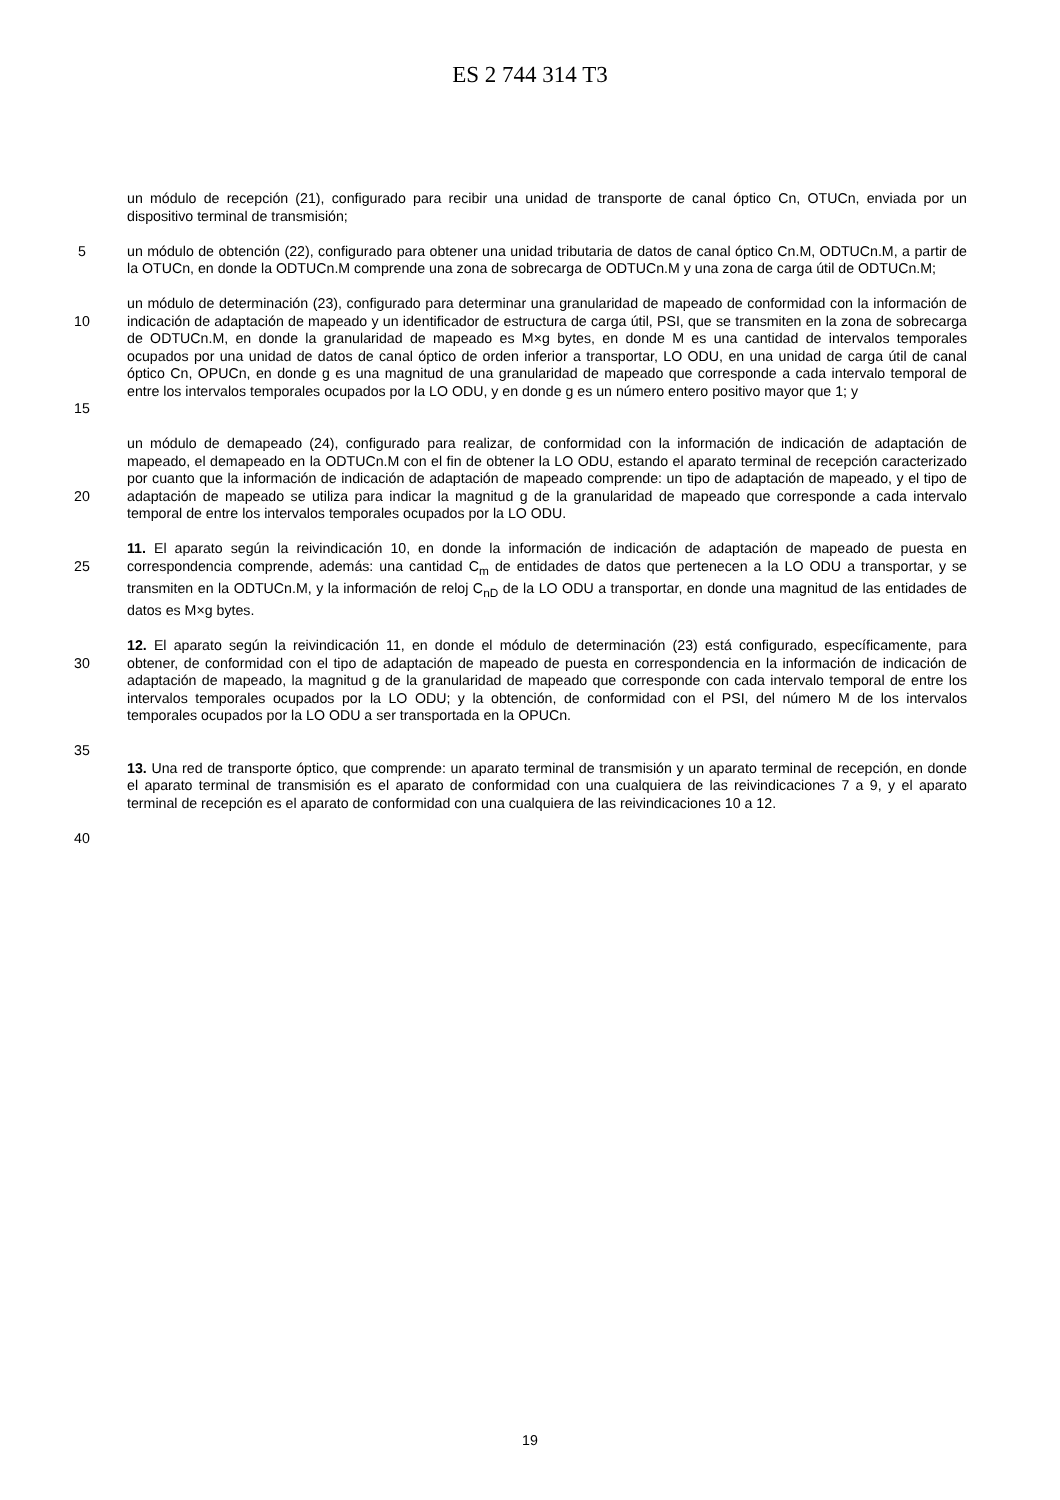ES 2 744 314 T3
un módulo de recepción (21), configurado para recibir una unidad de transporte de canal óptico Cn, OTUCn, enviada por un dispositivo terminal de transmisión;
5 un módulo de obtención (22), configurado para obtener una unidad tributaria de datos de canal óptico Cn.M, ODTUCn.M, a partir de la OTUCn, en donde la ODTUCn.M comprende una zona de sobrecarga de ODTUCn.M y una zona de carga útil de ODTUCn.M;
10
15
un módulo de determinación (23), configurado para determinar una granularidad de mapeado de conformidad con la información de indicación de adaptación de mapeado y un identificador de estructura de carga útil, PSI, que se transmiten en la zona de sobrecarga de ODTUCn.M, en donde la granularidad de mapeado es M×g bytes, en donde M es una cantidad de intervalos temporales ocupados por una unidad de datos de canal óptico de orden inferior a transportar, LO ODU, en una unidad de carga útil de canal óptico Cn, OPUCn, en donde g es una magnitud de una granularidad de mapeado que corresponde a cada intervalo temporal de entre los intervalos temporales ocupados por la LO ODU, y en donde g es un número entero positivo mayor que 1; y
20 un módulo de demapeado (24), configurado para realizar, de conformidad con la información de indicación de adaptación de mapeado, el demapeado en la ODTUCn.M con el fin de obtener la LO ODU, estando el aparato terminal de recepción caracterizado por cuanto que la información de indicación de adaptación de mapeado comprende: un tipo de adaptación de mapeado, y el tipo de adaptación de mapeado se utiliza para indicar la magnitud g de la granularidad de mapeado que corresponde a cada intervalo temporal de entre los intervalos temporales ocupados por la LO ODU.
25 11. El aparato según la reivindicación 10, en donde la información de indicación de adaptación de mapeado de puesta en correspondencia comprende, además: una cantidad C<sub>m</sub> de entidades de datos que pertenecen a la LO ODU a transportar, y se transmiten en la ODTUCn.M, y la información de reloj C<sub>nD</sub> de la LO ODU a transportar, en donde una magnitud de las entidades de datos es M×g bytes.
30
35
12. El aparato según la reivindicación 11, en donde el módulo de determinación (23) está configurado, específicamente, para obtener, de conformidad con el tipo de adaptación de mapeado de puesta en correspondencia en la información de indicación de adaptación de mapeado, la magnitud g de la granularidad de mapeado que corresponde con cada intervalo temporal de entre los intervalos temporales ocupados por la LO ODU; y la obtención, de conformidad con el PSI, del número M de los intervalos temporales ocupados por la LO ODU a ser transportada en la OPUCn.
40 13. Una red de transporte óptico, que comprende: un aparato terminal de transmisión y un aparato terminal de recepción, en donde el aparato terminal de transmisión es el aparato de conformidad con una cualquiera de las reivindicaciones 7 a 9, y el aparato terminal de recepción es el aparato de conformidad con una cualquiera de las reivindicaciones 10 a 12.
19